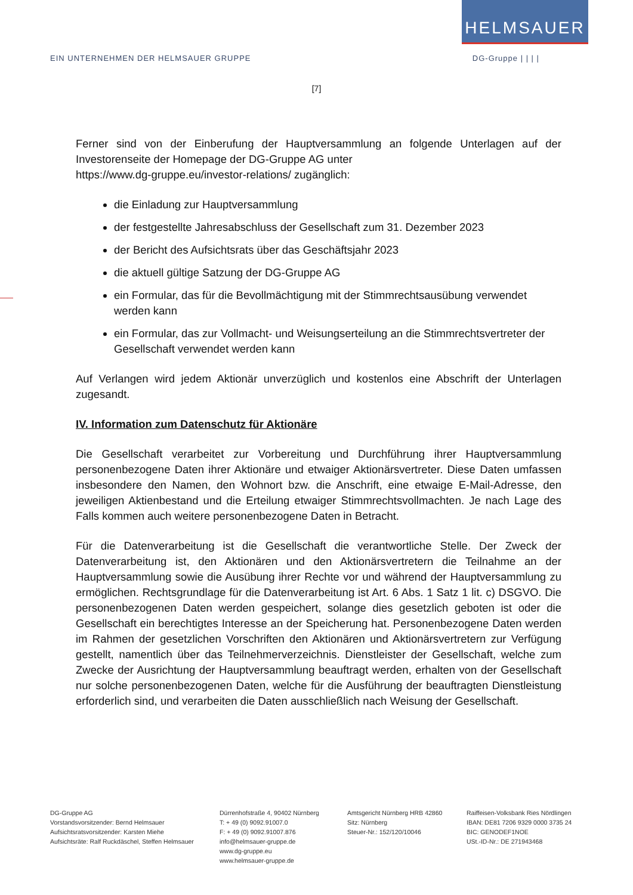HELMSAUER
EIN UNTERNEHMEN DER HELMSAUER GRUPPE DG-Gruppe | | | |
[7]
Ferner sind von der Einberufung der Hauptversammlung an folgende Unterlagen auf der Investorenseite der Homepage der DG-Gruppe AG unter
https://www.dg-gruppe.eu/investor-relations/ zugänglich:
die Einladung zur Hauptversammlung
der festgestellte Jahresabschluss der Gesellschaft zum 31. Dezember 2023
der Bericht des Aufsichtsrats über das Geschäftsjahr 2023
die aktuell gültige Satzung der DG-Gruppe AG
ein Formular, das für die Bevollmächtigung mit der Stimmrechtsausübung verwendet werden kann
ein Formular, das zur Vollmacht- und Weisungserteilung an die Stimmrechtsvertreter der Gesellschaft verwendet werden kann
Auf Verlangen wird jedem Aktionär unverzüglich und kostenlos eine Abschrift der Unterlagen zugesandt.
IV. Information zum Datenschutz für Aktionäre
Die Gesellschaft verarbeitet zur Vorbereitung und Durchführung ihrer Hauptversammlung personenbezogene Daten ihrer Aktionäre und etwaiger Aktionärsvertreter. Diese Daten umfassen insbesondere den Namen, den Wohnort bzw. die Anschrift, eine etwaige E-Mail-Adresse, den jeweiligen Aktienbestand und die Erteilung etwaiger Stimmrechtsvollmachten. Je nach Lage des Falls kommen auch weitere personenbezogene Daten in Betracht.
Für die Datenverarbeitung ist die Gesellschaft die verantwortliche Stelle. Der Zweck der Datenverarbeitung ist, den Aktionären und den Aktionärsvertretern die Teilnahme an der Hauptversammlung sowie die Ausübung ihrer Rechte vor und während der Hauptversammlung zu ermöglichen. Rechtsgrundlage für die Datenverarbeitung ist Art. 6 Abs. 1 Satz 1 lit. c) DSGVO. Die personenbezogenen Daten werden gespeichert, solange dies gesetzlich geboten ist oder die Gesellschaft ein berechtigtes Interesse an der Speicherung hat. Personenbezogene Daten werden im Rahmen der gesetzlichen Vorschriften den Aktionären und Aktionärsvertretern zur Verfügung gestellt, namentlich über das Teilnehmerverzeichnis. Dienstleister der Gesellschaft, welche zum Zwecke der Ausrichtung der Hauptversammlung beauftragt werden, erhalten von der Gesellschaft nur solche personenbezogenen Daten, welche für die Ausführung der beauftragten Dienstleistung erforderlich sind, und verarbeiten die Daten ausschließlich nach Weisung der Gesellschaft.
DG-Gruppe AG
Vorstandsvorsitzender: Bernd Helmsauer
Aufsichtsratsvorsitzender: Karsten Miehe
Aufsichtsräte: Ralf Ruckdäschel, Steffen Helmsauer
Dürrenhofstraße 4, 90402 Nürnberg
T: + 49 (0) 9092.91007.0
F: + 49 (0) 9092.91007.876
info@helmsauer-gruppe.de
www.dg-gruppe.eu
www.helmsauer-gruppe.de
Amtsgericht Nürnberg HRB 42860
Sitz: Nürnberg
Steuer-Nr.: 152/120/10046
Raiffeisen-Volksbank Ries Nördlingen
IBAN: DE81 7206 9329 0000 3735 24
BIC: GENODEF1NOE
USt.-ID-Nr.: DE 271943468